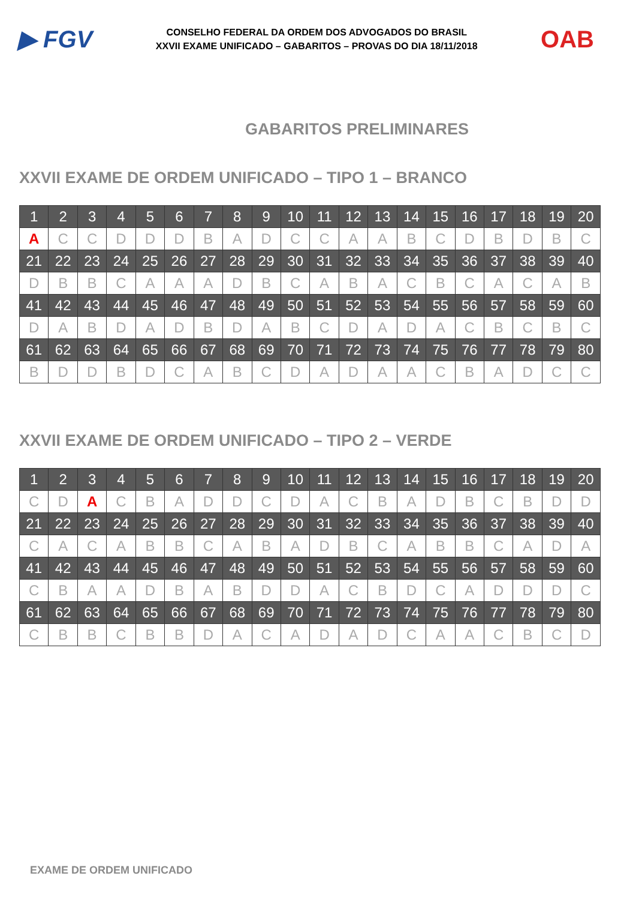▶ FGV
CONSELHO FEDERAL DA ORDEM DOS ADVOGADOS DO BRASIL
XXVII EXAME UNIFICADO – GABARITOS – PROVAS DO DIA 18/11/2018
OAB
GABARITOS PRELIMINARES
XXVII EXAME DE ORDEM UNIFICADO – TIPO 1 – BRANCO
| 1 | 2 | 3 | 4 | 5 | 6 | 7 | 8 | 9 | 10 | 11 | 12 | 13 | 14 | 15 | 16 | 17 | 18 | 19 | 20 |
| A | C | C | D | D | D | B | A | D | C | C | A | A | B | C | D | B | D | B | C |
| 21 | 22 | 23 | 24 | 25 | 26 | 27 | 28 | 29 | 30 | 31 | 32 | 33 | 34 | 35 | 36 | 37 | 38 | 39 | 40 |
| D | B | B | C | A | A | A | D | B | C | A | B | A | C | B | C | A | C | A | B |
| 41 | 42 | 43 | 44 | 45 | 46 | 47 | 48 | 49 | 50 | 51 | 52 | 53 | 54 | 55 | 56 | 57 | 58 | 59 | 60 |
| D | A | B | D | A | D | B | D | A | B | C | D | A | D | A | C | B | C | B | C |
| 61 | 62 | 63 | 64 | 65 | 66 | 67 | 68 | 69 | 70 | 71 | 72 | 73 | 74 | 75 | 76 | 77 | 78 | 79 | 80 |
| B | D | D | B | D | C | A | B | C | D | A | D | A | A | C | B | A | D | C | C |
XXVII EXAME DE ORDEM UNIFICADO – TIPO 2 – VERDE
| 1 | 2 | 3 | 4 | 5 | 6 | 7 | 8 | 9 | 10 | 11 | 12 | 13 | 14 | 15 | 16 | 17 | 18 | 19 | 20 |
| C | D | A | C | B | A | D | D | C | D | A | C | B | A | D | B | C | B | D | D |
| 21 | 22 | 23 | 24 | 25 | 26 | 27 | 28 | 29 | 30 | 31 | 32 | 33 | 34 | 35 | 36 | 37 | 38 | 39 | 40 |
| C | A | C | A | B | B | C | A | B | A | D | B | C | A | B | B | C | A | D | A |
| 41 | 42 | 43 | 44 | 45 | 46 | 47 | 48 | 49 | 50 | 51 | 52 | 53 | 54 | 55 | 56 | 57 | 58 | 59 | 60 |
| C | B | A | A | D | B | A | B | D | D | A | C | B | D | C | A | D | D | D | C |
| 61 | 62 | 63 | 64 | 65 | 66 | 67 | 68 | 69 | 70 | 71 | 72 | 73 | 74 | 75 | 76 | 77 | 78 | 79 | 80 |
| C | B | B | C | B | B | D | A | C | A | D | A | D | C | A | A | C | B | C | D |
EXAME DE ORDEM UNIFICADO